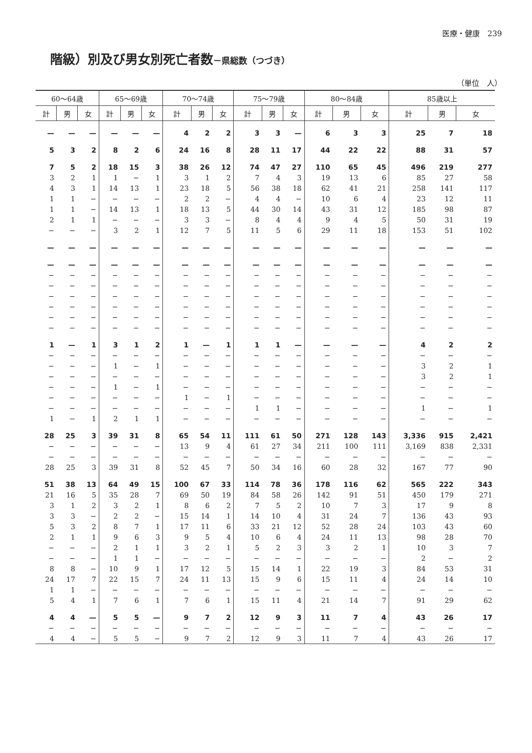医療・健康　239
階級）別及び男女別死亡者数－県総数（つづき）
（単位　人）
| 60～64歳 | | | 65～69歳 | | | 70～74歳 | | | 75～79歳 | | | 80～84歳 | | | 85歳以上 | | |
| --- | --- | --- | --- | --- | --- | --- | --- | --- | --- | --- | --- | --- | --- | --- | --- | --- | --- |
| 計 | 男 | 女 | 計 | 男 | 女 | 計 | 男 | 女 | 計 | 男 | 女 | 計 | 男 | 女 | 計 | 男 | 女 |
| — | — | — | — | — | — | 4 | 2 | 2 | 3 | 3 | — | 6 | 3 | 3 | 25 | 7 | 18 |
| 5 | 3 | 2 | 8 | 2 | 6 | 24 | 16 | 8 | 28 | 11 | 17 | 44 | 22 | 22 | 88 | 31 | 57 |
| 7 | 5 | 2 | 18 | 15 | 3 | 38 | 26 | 12 | 74 | 47 | 27 | 110 | 65 | 45 | 496 | 219 | 277 |
| 3 | 2 | 1 | 1 | − | 1 | 3 | 1 | 2 | 7 | 4 | 3 | 19 | 13 | 6 | 85 | 27 | 58 |
| 4 | 3 | 1 | 14 | 13 | 1 | 23 | 18 | 5 | 56 | 38 | 18 | 62 | 41 | 21 | 258 | 141 | 117 |
| 1 | 1 | − | − | − | − | 2 | 2 | − | 4 | 4 | − | 10 | 6 | 4 | 23 | 12 | 11 |
| 1 | 1 | − | 14 | 13 | 1 | 18 | 13 | 5 | 44 | 30 | 14 | 43 | 31 | 12 | 185 | 98 | 87 |
| 2 | 1 | 1 | − | − | − | 3 | 3 | − | 8 | 4 | 4 | 9 | 4 | 5 | 50 | 31 | 19 |
| − | − | − | 3 | 2 | 1 | 12 | 7 | 5 | 11 | 5 | 6 | 29 | 11 | 18 | 153 | 51 | 102 |
| — | — | — | — | — | — | — | — | — | — | — | — | — | — | — | — | — | — |
| — | — | — | — | — | — | — | — | — | — | — | — | — | — | — | — | — | — |
| − | − | − | − | − | − | − | − | − | − | − | − | − | − | − | − | − | − |
| − | − | − | − | − | − | − | − | − | − | − | − | − | − | − | − | − | − |
| − | − | − | − | − | − | − | − | − | − | − | − | − | − | − | − | − | − |
| − | − | − | − | − | − | − | − | − | − | − | − | − | − | − | − | − | − |
| − | − | − | − | − | − | − | − | − | − | − | − | − | − | − | − | − | − |
| − | − | − | − | − | − | − | − | − | − | − | − | − | − | − | − | − | − |
| 1 | — | 1 | 3 | 1 | 2 | 1 | — | 1 | 1 | 1 | — | — | — | — | 4 | 2 | 2 |
| − | − | − | − | − | − | − | − | − | − | − | − | − | − | − | − | − | − |
| − | − | − | 1 | − | 1 | − | − | − | − | − | − | − | − | − | 3 | 2 | 1 |
| − | − | − | − | − | − | − | − | − | − | − | − | − | − | − | 3 | 2 | 1 |
| − | − | − | 1 | − | 1 | − | − | − | − | − | − | − | − | − | − | − | − |
| − | − | − | − | − | − | 1 | − | 1 | − | − | − | − | − | − | − | − | − |
| − | − | − | − | − | − | − | − | − | 1 | 1 | − | − | − | − | 1 | − | 1 |
| 1 | − | 1 | 2 | 1 | 1 | − | − | − | − | − | − | − | − | − | − | − | − |
| 28 | 25 | 3 | 39 | 31 | 8 | 65 | 54 | 11 | 111 | 61 | 50 | 271 | 128 | 143 | 3,336 | 915 | 2,421 |
| − | − | − | − | − | − | 13 | 9 | 4 | 61 | 27 | 34 | 211 | 100 | 111 | 3,169 | 838 | 2,331 |
| − | − | − | − | − | − | − | − | − | − | − | − | − | − | − | − | − | − |
| 28 | 25 | 3 | 39 | 31 | 8 | 52 | 45 | 7 | 50 | 34 | 16 | 60 | 28 | 32 | 167 | 77 | 90 |
| 51 | 38 | 13 | 64 | 49 | 15 | 100 | 67 | 33 | 114 | 78 | 36 | 178 | 116 | 62 | 565 | 222 | 343 |
| 21 | 16 | 5 | 35 | 28 | 7 | 69 | 50 | 19 | 84 | 58 | 26 | 142 | 91 | 51 | 450 | 179 | 271 |
| 3 | 1 | 2 | 3 | 2 | 1 | 8 | 6 | 2 | 7 | 5 | 2 | 10 | 7 | 3 | 17 | 9 | 8 |
| 3 | 3 | − | 2 | 2 | − | 15 | 14 | 1 | 14 | 10 | 4 | 31 | 24 | 7 | 136 | 43 | 93 |
| 5 | 3 | 2 | 8 | 7 | 1 | 17 | 11 | 6 | 33 | 21 | 12 | 52 | 28 | 24 | 103 | 43 | 60 |
| 2 | 1 | 1 | 9 | 6 | 3 | 9 | 5 | 4 | 10 | 6 | 4 | 24 | 11 | 13 | 98 | 28 | 70 |
| − | − | − | 2 | 1 | 1 | 3 | 2 | 1 | 5 | 2 | 3 | 3 | 2 | 1 | 10 | 3 | 7 |
| − | − | − | 1 | 1 | − | − | − | − | − | − | − | − | − | − | 2 | − | 2 |
| 8 | 8 | − | 10 | 9 | 1 | 17 | 12 | 5 | 15 | 14 | 1 | 22 | 19 | 3 | 84 | 53 | 31 |
| 24 | 17 | 7 | 22 | 15 | 7 | 24 | 11 | 13 | 15 | 9 | 6 | 15 | 11 | 4 | 24 | 14 | 10 |
| 1 | 1 | − | − | − | − | − | − | − | − | − | − | − | − | − | − | − | − |
| 5 | 4 | 1 | 7 | 6 | 1 | 7 | 6 | 1 | 15 | 11 | 4 | 21 | 14 | 7 | 91 | 29 | 62 |
| 4 | 4 | — | 5 | 5 | — | 9 | 7 | 2 | 12 | 9 | 3 | 11 | 7 | 4 | 43 | 26 | 17 |
| − | − | − | − | − | − | − | − | − | − | − | − | − | − | − | − | − | − |
| 4 | 4 | − | 5 | 5 | − | 9 | 7 | 2 | 12 | 9 | 3 | 11 | 7 | 4 | 43 | 26 | 17 |